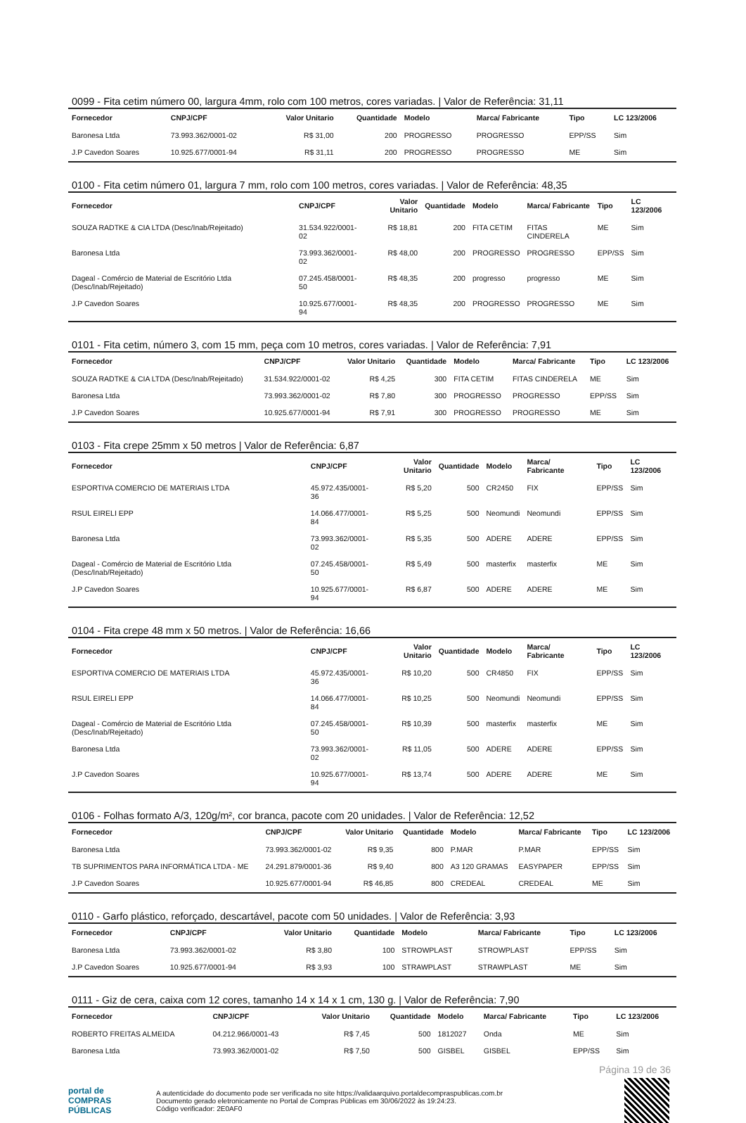0099 - Fita cetim número 00, largura 4mm, rolo com 100 metros, cores variadas. | Valor de Referência: 31,11
| Fornecedor | CNPJ/CPF | Valor Unitario | Quantidade | Modelo | Marca/ Fabricante | Tipo | LC 123/2006 |
| --- | --- | --- | --- | --- | --- | --- | --- |
| Baronesa Ltda | 73.993.362/0001-02 | R$ 31,00 | 200 | PROGRESSO | PROGRESSO | EPP/SS | Sim |
| J.P Cavedon Soares | 10.925.677/0001-94 | R$ 31,11 | 200 | PROGRESSO | PROGRESSO | ME | Sim |
0100 - Fita cetim número 01, largura 7 mm, rolo com 100 metros, cores variadas. | Valor de Referência: 48,35
| Fornecedor | CNPJ/CPF | Valor Unitario | Quantidade | Modelo | Marca/ Fabricante | Tipo | LC 123/2006 |
| --- | --- | --- | --- | --- | --- | --- | --- |
| SOUZA RADTKE & CIA LTDA (Desc/Inab/Rejeitado) | 31.534.922/0001-02 | R$ 18,81 | 200 | FITA CETIM | FITAS CINDERELA | ME | Sim |
| Baronesa Ltda | 73.993.362/0001-02 | R$ 48,00 | 200 | PROGRESSO | PROGRESSO | EPP/SS | Sim |
| Dageal - Comércio de Material de Escritório Ltda (Desc/Inab/Rejeitado) | 07.245.458/0001-50 | R$ 48,35 | 200 | progresso | progresso | ME | Sim |
| J.P Cavedon Soares | 10.925.677/0001-94 | R$ 48,35 | 200 | PROGRESSO | PROGRESSO | ME | Sim |
0101 - Fita cetim, número 3, com 15 mm, peça com 10 metros, cores variadas. | Valor de Referência: 7,91
| Fornecedor | CNPJ/CPF | Valor Unitario | Quantidade | Modelo | Marca/ Fabricante | Tipo | LC 123/2006 |
| --- | --- | --- | --- | --- | --- | --- | --- |
| SOUZA RADTKE & CIA LTDA (Desc/Inab/Rejeitado) | 31.534.922/0001-02 | R$ 4,25 | 300 | FITA CETIM | FITAS CINDERELA | ME | Sim |
| Baronesa Ltda | 73.993.362/0001-02 | R$ 7,80 | 300 | PROGRESSO | PROGRESSO | EPP/SS | Sim |
| J.P Cavedon Soares | 10.925.677/0001-94 | R$ 7,91 | 300 | PROGRESSO | PROGRESSO | ME | Sim |
0103 - Fita crepe 25mm x 50 metros | Valor de Referência: 6,87
| Fornecedor | CNPJ/CPF | Valor Unitario | Quantidade | Modelo | Marca/ Fabricante | Tipo | LC 123/2006 |
| --- | --- | --- | --- | --- | --- | --- | --- |
| ESPORTIVA COMERCIO DE MATERIAIS LTDA | 45.972.435/0001-36 | R$ 5,20 | 500 | CR2450 | FIX | EPP/SS | Sim |
| RSUL EIRELI EPP | 14.066.477/0001-84 | R$ 5,25 | 500 | Neomundi | Neomundi | EPP/SS | Sim |
| Baronesa Ltda | 73.993.362/0001-02 | R$ 5,35 | 500 | ADERE | ADERE | EPP/SS | Sim |
| Dageal - Comércio de Material de Escritório Ltda (Desc/Inab/Rejeitado) | 07.245.458/0001-50 | R$ 5,49 | 500 | masterfix | masterfix | ME | Sim |
| J.P Cavedon Soares | 10.925.677/0001-94 | R$ 6,87 | 500 | ADERE | ADERE | ME | Sim |
0104 - Fita crepe 48 mm x 50 metros. | Valor de Referência: 16,66
| Fornecedor | CNPJ/CPF | Valor Unitario | Quantidade | Modelo | Marca/ Fabricante | Tipo | LC 123/2006 |
| --- | --- | --- | --- | --- | --- | --- | --- |
| ESPORTIVA COMERCIO DE MATERIAIS LTDA | 45.972.435/0001-36 | R$ 10,20 | 500 | CR4850 | FIX | EPP/SS | Sim |
| RSUL EIRELI EPP | 14.066.477/0001-84 | R$ 10,25 | 500 | Neomundi | Neomundi | EPP/SS | Sim |
| Dageal - Comércio de Material de Escritório Ltda (Desc/Inab/Rejeitado) | 07.245.458/0001-50 | R$ 10,39 | 500 | masterfix | masterfix | ME | Sim |
| Baronesa Ltda | 73.993.362/0001-02 | R$ 11,05 | 500 | ADERE | ADERE | EPP/SS | Sim |
| J.P Cavedon Soares | 10.925.677/0001-94 | R$ 13,74 | 500 | ADERE | ADERE | ME | Sim |
0106 - Folhas formato A/3, 120g/m², cor branca, pacote com 20 unidades. | Valor de Referência: 12,52
| Fornecedor | CNPJ/CPF | Valor Unitario | Quantidade | Modelo | Marca/ Fabricante | Tipo | LC 123/2006 |
| --- | --- | --- | --- | --- | --- | --- | --- |
| Baronesa Ltda | 73.993.362/0001-02 | R$ 9,35 | 800 | P.MAR | P.MAR | EPP/SS | Sim |
| TB SUPRIMENTOS PARA INFORMÁTICA LTDA - ME | 24.291.879/0001-36 | R$ 9,40 | 800 | A3 120 GRAMAS | EASYPAPER | EPP/SS | Sim |
| J.P Cavedon Soares | 10.925.677/0001-94 | R$ 46,85 | 800 | CREDEAL | CREDEAL | ME | Sim |
0110 - Garfo plástico, reforçado, descartável, pacote com 50 unidades. | Valor de Referência: 3,93
| Fornecedor | CNPJ/CPF | Valor Unitario | Quantidade | Modelo | Marca/ Fabricante | Tipo | LC 123/2006 |
| --- | --- | --- | --- | --- | --- | --- | --- |
| Baronesa Ltda | 73.993.362/0001-02 | R$ 3,80 | 100 | STROWPLAST | STROWPLAST | EPP/SS | Sim |
| J.P Cavedon Soares | 10.925.677/0001-94 | R$ 3,93 | 100 | STRAWPLAST | STRAWPLAST | ME | Sim |
0111 - Giz de cera, caixa com 12 cores, tamanho 14 x 14 x 1 cm, 130 g. | Valor de Referência: 7,90
| Fornecedor | CNPJ/CPF | Valor Unitario | Quantidade | Modelo | Marca/ Fabricante | Tipo | LC 123/2006 |
| --- | --- | --- | --- | --- | --- | --- | --- |
| ROBERTO FREITAS ALMEIDA | 04.212.966/0001-43 | R$ 7,45 | 500 | 1812027 | Onda | ME | Sim |
| Baronesa Ltda | 73.993.362/0001-02 | R$ 7,50 | 500 | GISBEL | GISBEL | EPP/SS | Sim |
Página 19 de 36
portal de
COMPRAS
PÚBLICAS
A autenticidade do documento pode ser verificada no site https://validaarquivo.portaldecompraspublicas.com.br
Documento gerado eletronicamente no Portal de Compras Públicas em 30/06/2022 às 19:24:23.
Código verificador: 2E0AF0